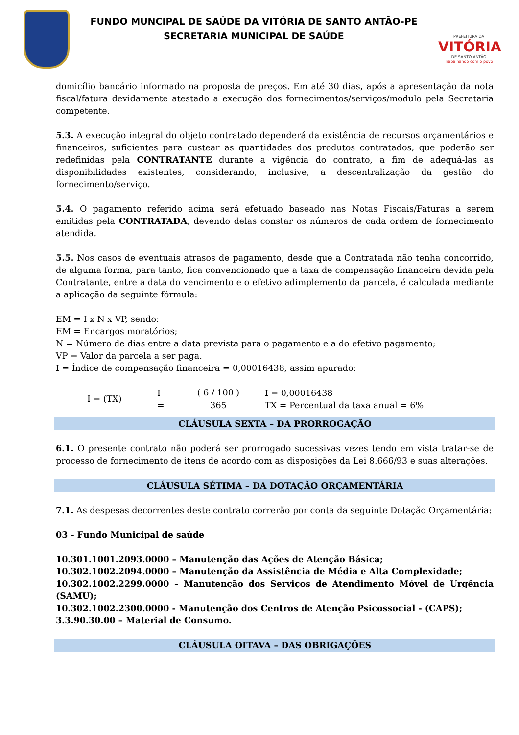FUNDO MUNCIPAL DE SAÚDE DA VITÓRIA DE SANTO ANTÃO-PE
SECRETARIA MUNICIPAL DE SAÚDE
PREFEITURA DA
VITÓRIA
DE SANTO ANTÃO
Trabalhando com o povo
domicílio bancário informado na proposta de preços. Em até 30 dias, após a apresentação da nota fiscal/fatura devidamente atestado a execução dos fornecimentos/serviços/modulo pela Secretaria competente.
5.3. A execução integral do objeto contratado dependerá da existência de recursos orçamentários e financeiros, suficientes para custear as quantidades dos produtos contratados, que poderão ser redefinidas pela CONTRATANTE durante a vigência do contrato, a fim de adequá-las as disponibilidades existentes, considerando, inclusive, a descentralização da gestão do fornecimento/serviço.
5.4. O pagamento referido acima será efetuado baseado nas Notas Fiscais/Faturas a serem emitidas pela CONTRATADA, devendo delas constar os números de cada ordem de fornecimento atendida.
5.5. Nos casos de eventuais atrasos de pagamento, desde que a Contratada não tenha concorrido, de alguma forma, para tanto, fica convencionado que a taxa de compensação financeira devida pela Contratante, entre a data do vencimento e o efetivo adimplemento da parcela, é calculada mediante a aplicação da seguinte fórmula:
EM = I x N x VP, sendo:
EM = Encargos moratórios;
N = Número de dias entre a data prevista para o pagamento e a do efetivo pagamento;
VP = Valor da parcela a ser paga.
I = Índice de compensação financeira = 0,00016438, assim apurado:
I = (TX)
I
=
( 6 / 100 ) 365
I = 0,00016438
TX = Percentual da taxa anual = 6%
CLÁUSULA SEXTA – DA PRORROGAÇÃO
6.1. O presente contrato não poderá ser prorrogado sucessivas vezes tendo em vista tratar-se de processo de fornecimento de itens de acordo com as disposições da Lei 8.666/93 e suas alterações.
CLÁUSULA SÉTIMA – DA DOTAÇÃO ORÇAMENTÁRIA
7.1. As despesas decorrentes deste contrato correrão por conta da seguinte Dotação Orçamentária:
03 - Fundo Municipal de saúde
10.301.1001.2093.0000 – Manutenção das Ações de Atenção Básica;
10.302.1002.2094.0000 – Manutenção da Assistência de Média e Alta Complexidade;
10.302.1002.2299.0000 – Manutenção dos Serviços de Atendimento Móvel de Urgência (SAMU);
10.302.1002.2300.0000 - Manutenção dos Centros de Atenção Psicossocial - (CAPS);
3.3.90.30.00 – Material de Consumo.
CLÁUSULA OITAVA – DAS OBRIGAÇÕES